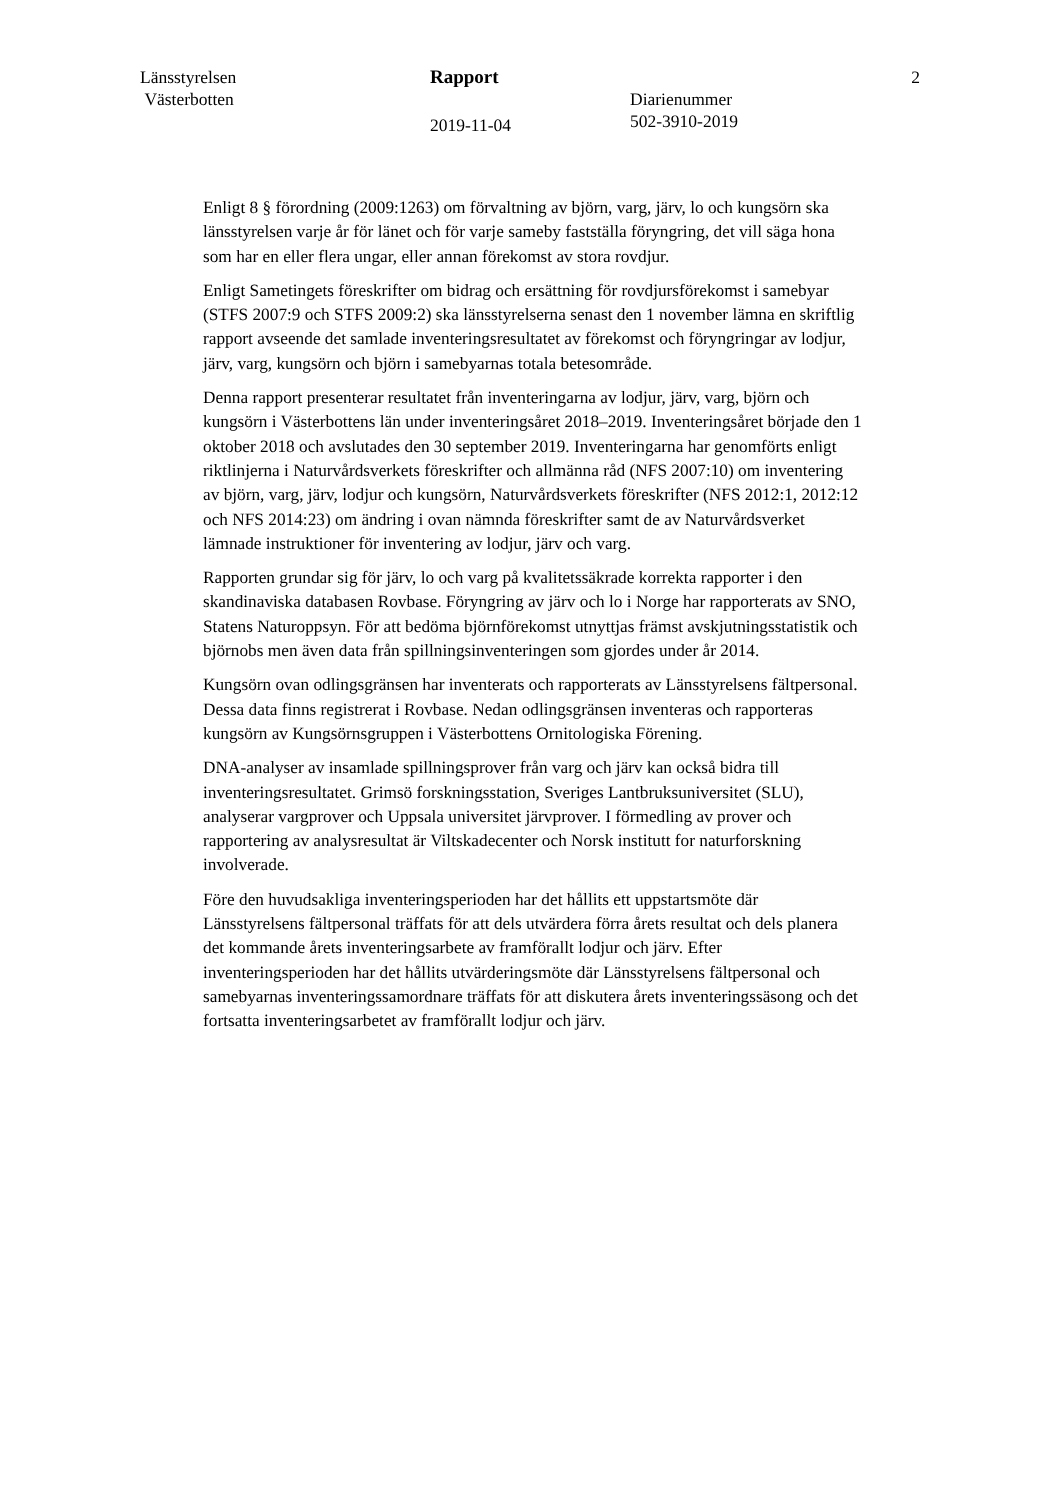Länsstyrelsen
Västerbotten
Rapport
2019-11-04
Diarienummer
502-3910-2019
2
Enligt 8 § förordning (2009:1263) om förvaltning av björn, varg, järv, lo och kungsörn ska länsstyrelsen varje år för länet och för varje sameby fastställa föryngring, det vill säga hona som har en eller flera ungar, eller annan förekomst av stora rovdjur.
Enligt Sametingets föreskrifter om bidrag och ersättning för rovdjursförekomst i samebyar (STFS 2007:9 och STFS 2009:2) ska länsstyrelserna senast den 1 november lämna en skriftlig rapport avseende det samlade inventeringsresultatet av förekomst och föryngringar av lodjur, järv, varg, kungsörn och björn i samebyarnas totala betesområde.
Denna rapport presenterar resultatet från inventeringarna av lodjur, järv, varg, björn och kungsörn i Västerbottens län under inventeringsåret 2018–2019. Inventeringsåret började den 1 oktober 2018 och avslutades den 30 september 2019. Inventeringarna har genomförts enligt riktlinjerna i Naturvårdsverkets föreskrifter och allmänna råd (NFS 2007:10) om inventering av björn, varg, järv, lodjur och kungsörn, Naturvårdsverkets föreskrifter (NFS 2012:1, 2012:12 och NFS 2014:23) om ändring i ovan nämnda föreskrifter samt de av Naturvårdsverket lämnade instruktioner för inventering av lodjur, järv och varg.
Rapporten grundar sig för järv, lo och varg på kvalitetssäkrade korrekta rapporter i den skandinaviska databasen Rovbase. Föryngring av järv och lo i Norge har rapporterats av SNO, Statens Naturoppsyn. För att bedöma björnförekomst utnyttjas främst avskjutningsstatistik och björnobs men även data från spillningsinventeringen som gjordes under år 2014.
Kungsörn ovan odlingsgränsen har inventerats och rapporterats av Länsstyrelsens fältpersonal. Dessa data finns registrerat i Rovbase. Nedan odlingsgränsen inventeras och rapporteras kungsörn av Kungsörnsgruppen i Västerbottens Ornitologiska Förening.
DNA-analyser av insamlade spillningsprover från varg och järv kan också bidra till inventeringsresultatet. Grimsö forskningsstation, Sveriges Lantbruksuniversitet (SLU), analyserar vargprover och Uppsala universitet järvprover. I förmedling av prover och rapportering av analysresultat är Viltskadecenter och Norsk institutt for naturforskning involverade.
Före den huvudsakliga inventeringsperioden har det hållits ett uppstartsmöte där Länsstyrelsens fältpersonal träffats för att dels utvärdera förra årets resultat och dels planera det kommande årets inventeringsarbete av framförallt lodjur och järv. Efter inventeringsperioden har det hållits utvärderingsmöte där Länsstyrelsens fältpersonal och samebyarnas inventeringssamordnare träffats för att diskutera årets inventeringssäsong och det fortsatta inventeringsarbetet av framförallt lodjur och järv.